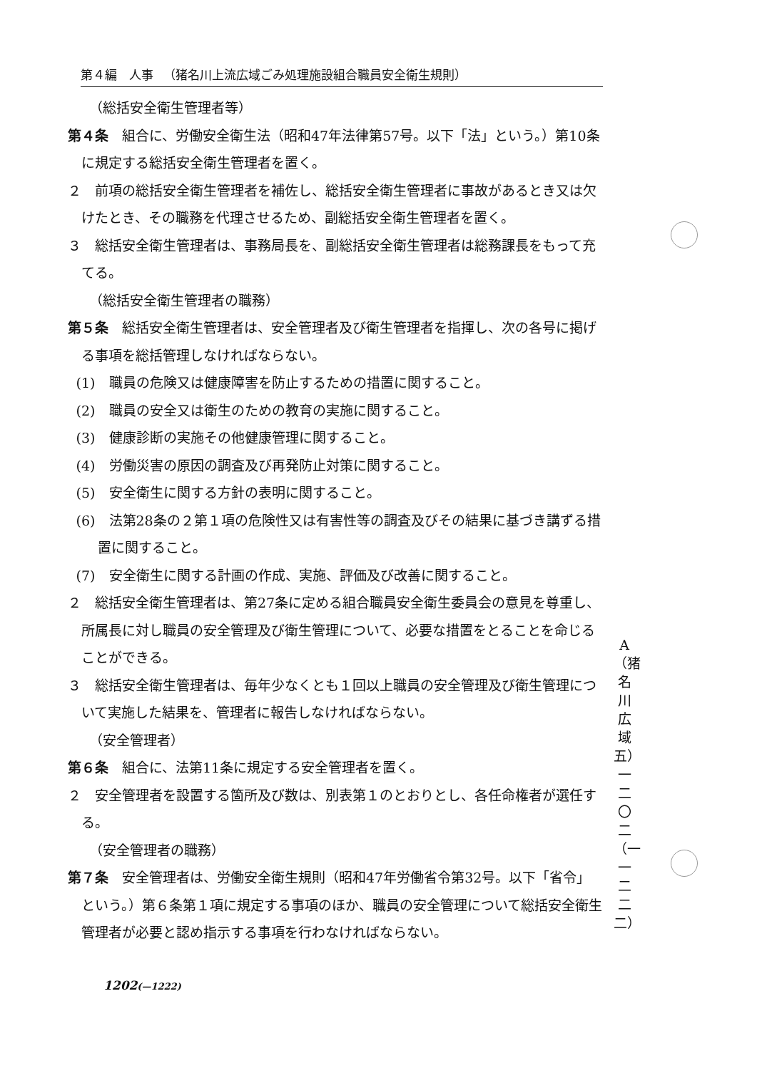第４編　人事 （猪名川上流広域ごみ処理施設組合職員安全衛生規則）
（総括安全衛生管理者等）
第４条　組合に、労働安全衛生法（昭和47年法律第57号。以下「法」という。）第10条に規定する総括安全衛生管理者を置く。
２　前項の総括安全衛生管理者を補佐し、総括安全衛生管理者に事故があるとき又は欠けたとき、その職務を代理させるため、副総括安全衛生管理者を置く。
３　総括安全衛生管理者は、事務局長を、副総括安全衛生管理者は総務課長をもって充てる。
（総括安全衛生管理者の職務）
第５条　総括安全衛生管理者は、安全管理者及び衛生管理者を指揮し、次の各号に掲げる事項を総括管理しなければならない。
(1)　職員の危険又は健康障害を防止するための措置に関すること。
(2)　職員の安全又は衛生のための教育の実施に関すること。
(3)　健康診断の実施その他健康管理に関すること。
(4)　労働災害の原因の調査及び再発防止対策に関すること。
(5)　安全衛生に関する方針の表明に関すること。
(6)　法第28条の２第１項の危険性又は有害性等の調査及びその結果に基づき講ずる措置に関すること。
(7)　安全衛生に関する計画の作成、実施、評価及び改善に関すること。
２　総括安全衛生管理者は、第27条に定める組合職員安全衛生委員会の意見を尊重し、所属長に対し職員の安全管理及び衛生管理について、必要な措置をとることを命じることができる。
３　総括安全衛生管理者は、毎年少なくとも１回以上職員の安全管理及び衛生管理について実施した結果を、管理者に報告しなければならない。
（安全管理者）
第６条　組合に、法第11条に規定する安全管理者を置く。
２　安全管理者を設置する箇所及び数は、別表第１のとおりとし、各任命権者が選任する。
（安全管理者の職務）
第７条　安全管理者は、労働安全衛生規則（昭和47年労働省令第32号。以下「省令」という。）第６条第１項に規定する事項のほか、職員の安全管理について総括安全衛生管理者が必要と認め指示する事項を行わなければならない。
A （猪名川広域五） 一二〇二（一一二二二）
1202(—1222)